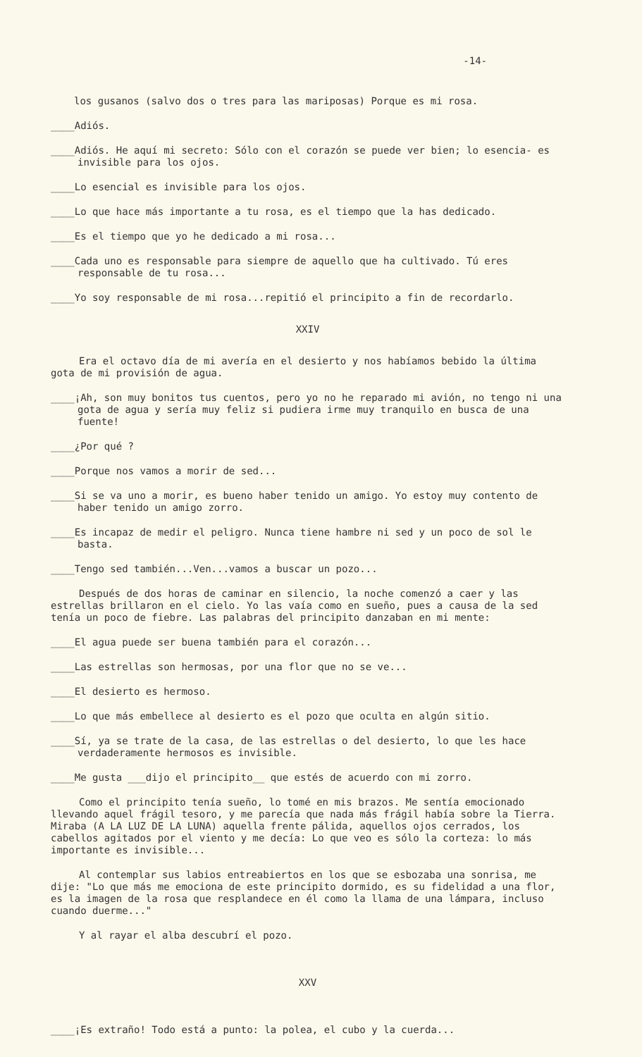-14-
los gusanos (salvo dos o tres para las mariposas) Porque es mi rosa.
____Adiós.
____Adiós. He aquí mi secreto: Sólo con el corazón se puede ver bien; lo esencia- es invisible para los ojos.
____Lo esencial es invisible para los ojos.
____Lo que hace más importante a tu rosa, es el tiempo que la has dedicado.
____Es el tiempo que yo he dedicado a mi rosa...
____Cada uno es responsable para siempre de aquello que ha cultivado. Tú eres responsable de tu rosa...
____Yo soy responsable de mi rosa...repitió el principito a fin de recordarlo.
XXIV
Era el octavo día de mi avería en el desierto y nos habíamos bebido la última gota de mi provisión de agua.
____¡Ah, son muy bonitos tus cuentos, pero yo no he reparado mi avión, no tengo ni una gota de agua y sería muy feliz si pudiera irme muy tranquilo en busca de una fuente!
____¿Por qué ?
____Porque nos vamos a morir de sed...
____Si se va uno a morir, es bueno haber tenido un amigo. Yo estoy muy contento de haber tenido un amigo zorro.
____Es incapaz de medir el peligro. Nunca tiene hambre ni sed y un poco de sol le basta.
____Tengo sed también...Ven...vamos a buscar un pozo...
Después de dos horas de caminar en silencio, la noche comenzó a caer y las estrellas brillaron en el cielo. Yo las vaía como en sueño, pues a causa de la sed tenía un poco de fiebre. Las palabras del principito danzaban en mi mente:
____El agua puede ser buena también para el corazón...
____Las estrellas son hermosas, por una flor que no se ve...
____El desierto es hermoso.
____Lo que más embellece al desierto es el pozo que oculta en algún sitio.
____Sí, ya se trate de la casa, de las estrellas o del desierto, lo que les hace verdaderamente hermosos es invisible.
____Me gusta ___dijo el principito__ que estés de acuerdo con mi zorro.
Como el principito tenía sueño, lo tomé en mis brazos. Me sentía emocionado llevando aquel frágil tesoro, y me parecía que nada más frágil había sobre la Tierra. Miraba (A LA LUZ DE LA LUNA) aquella frente pálida, aquellos ojos cerrados, los cabellos agitados por el viento y me decía: Lo que veo es sólo la corteza: lo más importante es invisible...
Al contemplar sus labios entreabiertos en los que se esbozaba una sonrisa, me dije: "Lo que más me emociona de este principito dormido, es su fidelidad a una flor, es la imagen de la rosa que resplandece en él como la llama de una lámpara, incluso cuando duerme..."
Y al rayar el alba descubrí el pozo.
XXV
____¡Es extraño! Todo está a punto: la polea, el cubo y la cuerda...